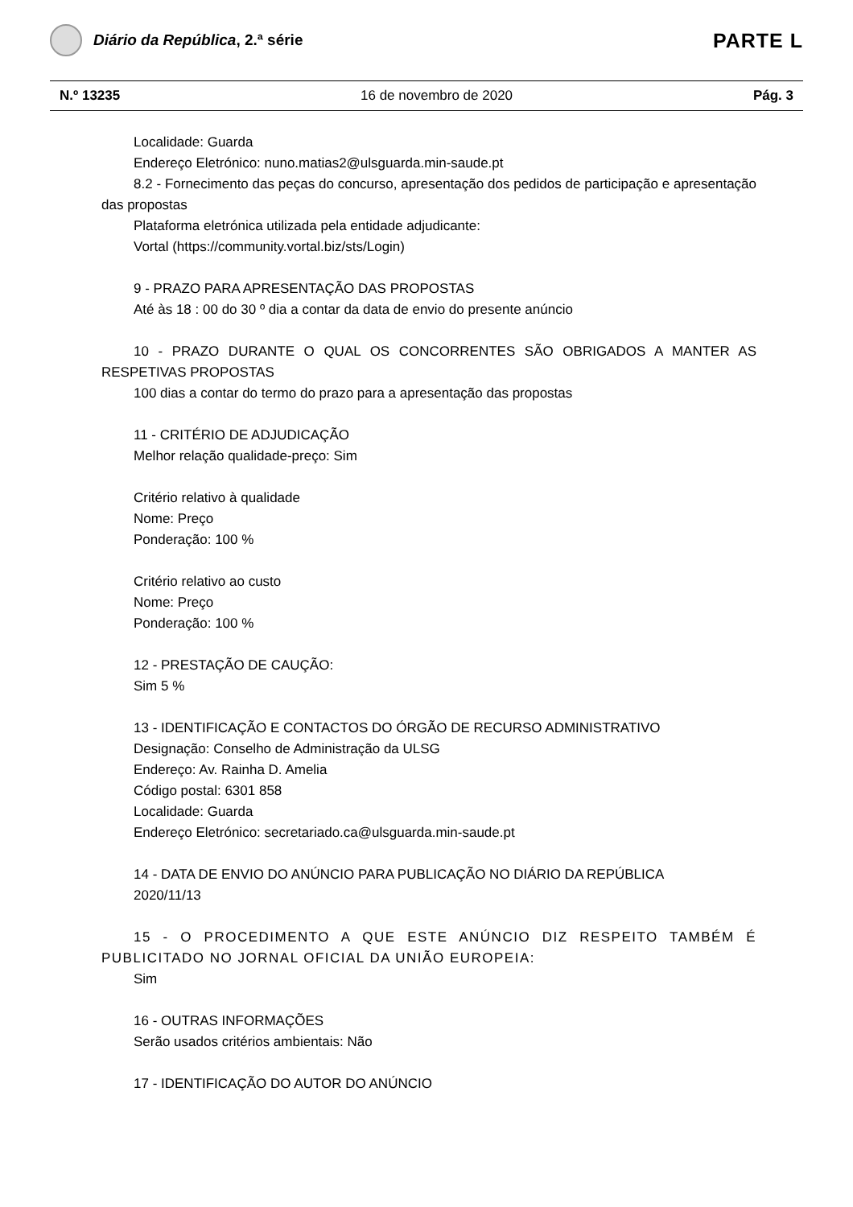Diário da República, 2.ª série
PARTE L
N.º 13235 16 de novembro de 2020 Pág. 3
Localidade: Guarda
Endereço Eletrónico: nuno.matias2@ulsguarda.min-saude.pt
8.2 - Fornecimento das peças do concurso, apresentação dos pedidos de participação e apresentação das propostas
Plataforma eletrónica utilizada pela entidade adjudicante:
Vortal (https://community.vortal.biz/sts/Login)
9 - PRAZO PARA APRESENTAÇÃO DAS PROPOSTAS
Até às 18 : 00 do 30 º dia a contar da data de envio do presente anúncio
10 - PRAZO DURANTE O QUAL OS CONCORRENTES SÃO OBRIGADOS A MANTER AS RESPETIVAS PROPOSTAS
100 dias a contar do termo do prazo para a apresentação das propostas
11 - CRITÉRIO DE ADJUDICAÇÃO
Melhor relação qualidade-preço: Sim
Critério relativo à qualidade
Nome: Preço
Ponderação: 100 %
Critério relativo ao custo
Nome: Preço
Ponderação: 100 %
12 - PRESTAÇÃO DE CAUÇÃO:
Sim 5 %
13 - IDENTIFICAÇÃO E CONTACTOS DO ÓRGÃO DE RECURSO ADMINISTRATIVO
Designação: Conselho de Administração da ULSG
Endereço: Av. Rainha D. Amelia
Código postal: 6301 858
Localidade: Guarda
Endereço Eletrónico: secretariado.ca@ulsguarda.min-saude.pt
14 - DATA DE ENVIO DO ANÚNCIO PARA PUBLICAÇÃO NO DIÁRIO DA REPÚBLICA
2020/11/13
15 - O PROCEDIMENTO A QUE ESTE ANÚNCIO DIZ RESPEITO TAMBÉM É PUBLICITADO NO JORNAL OFICIAL DA UNIÃO EUROPEIA:
Sim
16 - OUTRAS INFORMAÇÕES
Serão usados critérios ambientais: Não
17 - IDENTIFICAÇÃO DO AUTOR DO ANÚNCIO